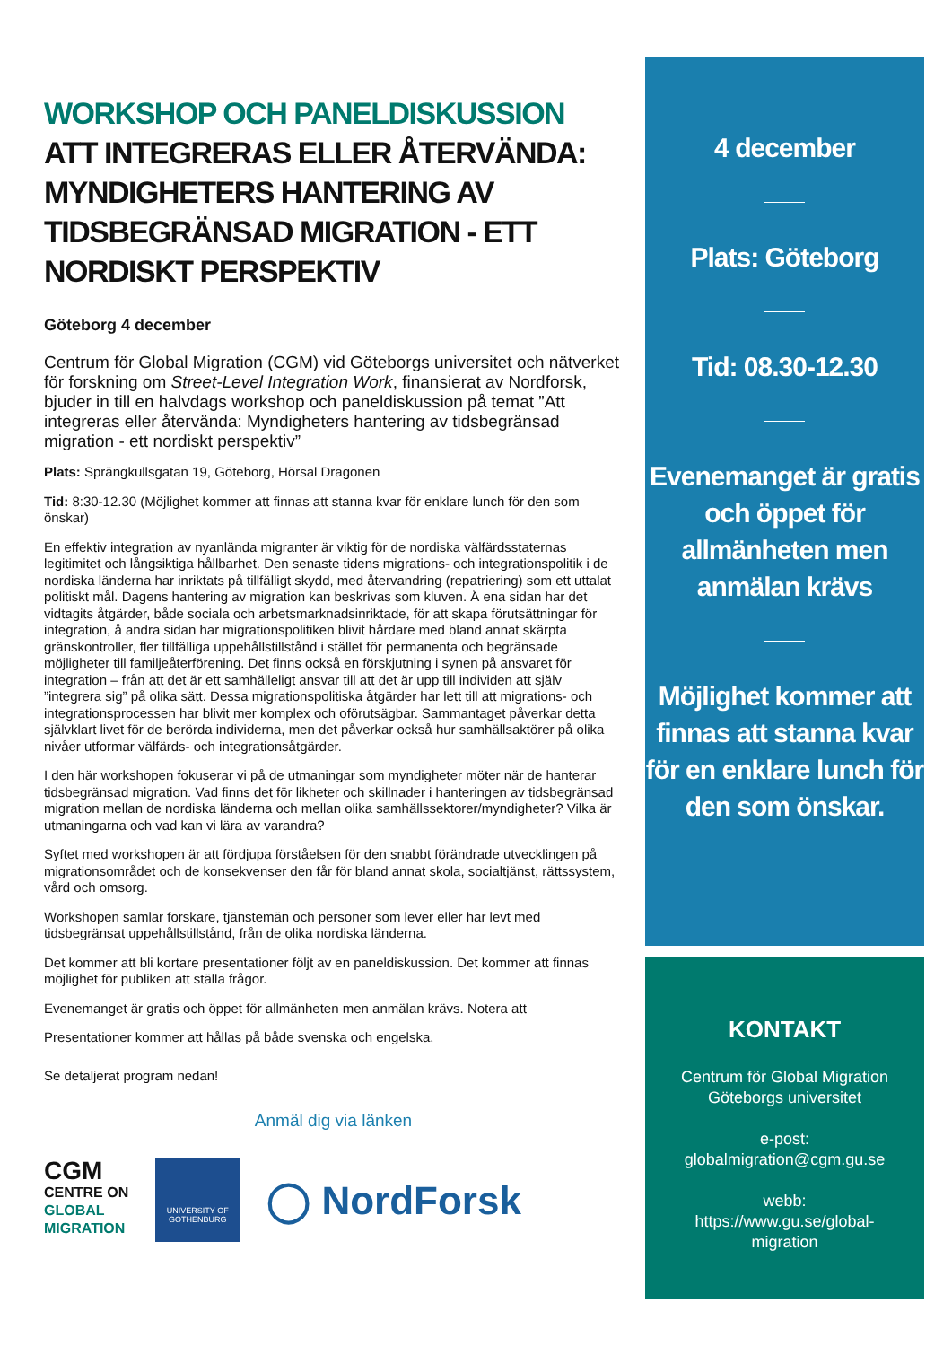WORKSHOP OCH PANELDISKUSSION
ATT INTEGRERAS ELLER ÅTERVÄNDA: MYNDIGHETERS HANTERING AV TIDSBEGRÄNSAD MIGRATION - ETT NORDISKT PERSPEKTIV
Göteborg 4 december
Centrum för Global Migration (CGM) vid Göteborgs universitet och nätverket för forskning om Street-Level Integration Work, finansierat av Nordforsk, bjuder in till en halvdags workshop och paneldiskussion på temat ”Att integreras eller återvända: Myndigheters hantering av tidsbegränsad migration - ett nordiskt perspektiv”
Plats: Sprängkullsgatan 19, Göteborg, Hörsal Dragonen
Tid: 8:30-12.30 (Möjlighet kommer att finnas att stanna kvar för enklare lunch för den som önskar)
En effektiv integration av nyanlända migranter är viktig för de nordiska välfärdsstaternas legitimitet och långsiktiga hållbarhet. Den senaste tidens migrations- och integrationspolitik i de nordiska länderna har inriktats på tillfälligt skydd, med återvandring (repatriering) som ett uttalat politiskt mål. Dagens hantering av migration kan beskrivas som kluven. Å ena sidan har det vidtagits åtgärder, både sociala och arbetsmarknadsinriktade, för att skapa förutsättningar för integration, å andra sidan har migrationspolitiken blivit hårdare med bland annat skärpta gränskontroller, fler tillfälliga uppehållstillstånd i stället för permanenta och begränsade möjligheter till familjeåterförening. Det finns också en förskjutning i synen på ansvaret för integration – från att det är ett samhälleligt ansvar till att det är upp till individen att själv ”integrera sig” på olika sätt. Dessa migrationspolitiska åtgärder har lett till att migrations- och integrationsprocessen har blivit mer komplex och oförutsägbar. Sammantaget påverkar detta självklart livet för de berörda individerna, men det påverkar också hur samhällsaktörer på olika nivåer utformar välfärds- och integrationsåtgärder.
I den här workshopen fokuserar vi på de utmaningar som myndigheter möter när de hanterar tidsbegränsad migration. Vad finns det för likheter och skillnader i hanteringen av tidsbegränsad migration mellan de nordiska länderna och mellan olika samhällssektorer/myndigheter? Vilka är utmaningarna och vad kan vi lära av varandra?
Syftet med workshopen är att fördjupa förståelsen för den snabbt förändrade utvecklingen på migrationsområdet och de konsekvenser den får för bland annat skola, socialtjänst, rättssystem, vård och omsorg.
Workshopen samlar forskare, tjänstemän och personer som lever eller har levt med tidsbegränsat uppehållstillstånd, från de olika nordiska länderna.
Det kommer att bli kortare presentationer följt av en paneldiskussion. Det kommer att finnas möjlighet för publiken att ställa frågor.
Evenemanget är gratis och öppet för allmänheten men anmälan krävs. Notera att
Presentationer kommer att hållas på både svenska och engelska.
Se detaljerat program nedan!
Anmäl dig via länken
CGM
CENTRE ON
GLOBAL
MIGRATION
UNIVERSITY OF
GOTHENBURG
◯ NordForsk
4 december
Plats: Göteborg
Tid: 08.30-12.30
Evenemanget är gratis och öppet för allmänheten men anmälan krävs
Möjlighet kommer att finnas att stanna kvar för en enklare lunch för den som önskar.
KONTAKT
Centrum för Global Migration
Göteborgs universitet
e-post:
globalmigration@cgm.gu.se
webb:
https://www.gu.se/global-
migration